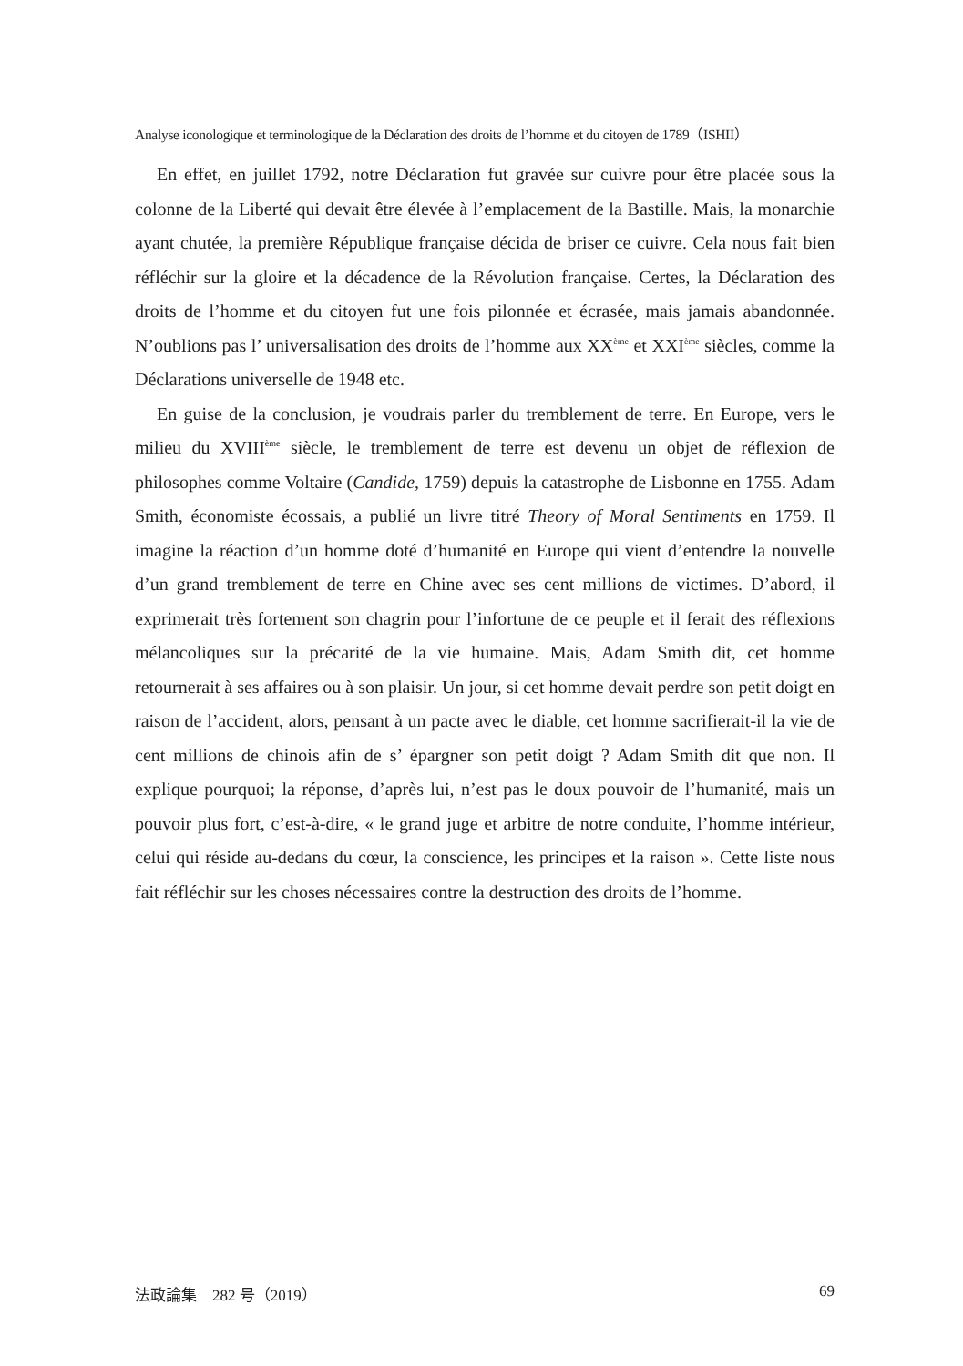Analyse iconologique et terminologique de la Déclaration des droits de l’homme et du citoyen de 1789（ISHII）
En effet, en juillet 1792, notre Déclaration fut gravée sur cuivre pour être placée sous la colonne de la Liberté qui devait être élevée à l’emplacement de la Bastille. Mais, la monarchie ayant chutée, la première République française décida de briser ce cuivre. Cela nous fait bien réfléchir sur la gloire et la décadence de la Révolution française. Certes, la Déclaration des droits de l’homme et du citoyen fut une fois pilonnée et écrasée, mais jamais abandonnée. N’oublions pas l’ universalisation des droits de l’homme aux XX<sup>ème</sup> et XXI<sup>ème</sup> siècles, comme la Déclarations universelle de 1948 etc.
En guise de la conclusion, je voudrais parler du tremblement de terre. En Europe, vers le milieu du XVIII<sup>ème</sup> siècle, le tremblement de terre est devenu un objet de réflexion de philosophes comme Voltaire (Candide, 1759) depuis la catastrophe de Lisbonne en 1755. Adam Smith, économiste écossais, a publié un livre titré Theory of Moral Sentiments en 1759. Il imagine la réaction d’un homme doté d’humanité en Europe qui vient d’entendre la nouvelle d’un grand tremblement de terre en Chine avec ses cent millions de victimes. D’abord, il exprimerait très fortement son chagrin pour l’infortune de ce peuple et il ferait des réflexions mélancoliques sur la précarité de la vie humaine. Mais, Adam Smith dit, cet homme retournerait à ses affaires ou à son plaisir. Un jour, si cet homme devait perdre son petit doigt en raison de l’accident, alors, pensant à un pacte avec le diable, cet homme sacrifierait-il la vie de cent millions de chinois afin de s’ épargner son petit doigt ? Adam Smith dit que non. Il explique pourquoi; la réponse, d’après lui, n’est pas le doux pouvoir de l’humanité, mais un pouvoir plus fort, c’est-à-dire, « le grand juge et arbitre de notre conduite, l’homme intérieur, celui qui réside au-dedans du cœur, la conscience, les principes et la raison ». Cette liste nous fait réfléchir sur les choses nécessaires contre la destruction des droits de l’homme.
法政論集　282 号（2019） 69